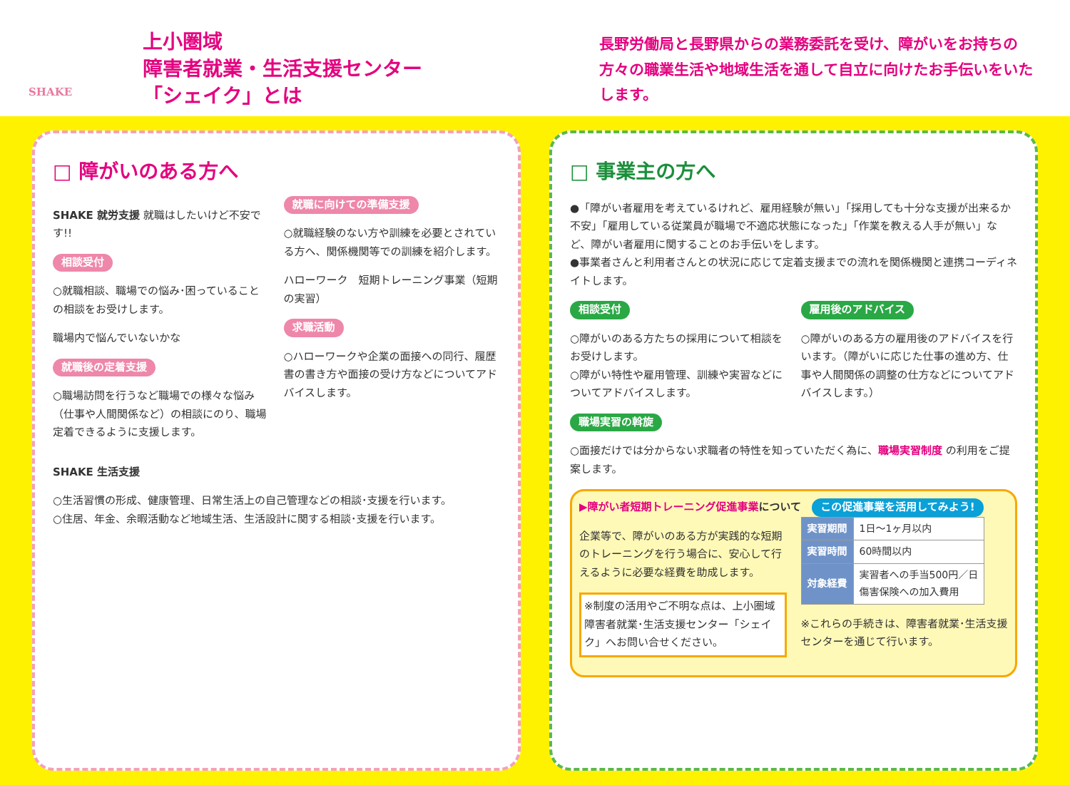SHAKE
上小圏域
障害者就業・生活支援センター
「シェイク」とは
長野労働局と長野県からの業務委託を受け、障がいをお持ちの方々の職業生活や地域生活を通して自立に向けたお手伝いをいたします。
□ 障がいのある方へ
SHAKE 就労支援 就職はしたいけど不安です!!
相談受付
○就職相談、職場での悩み･困っていることの相談をお受けします。
職場内で悩んでいないかな
就職後の定着支援
○職場訪問を行うなど職場での様々な悩み（仕事や人間関係など）の相談にのり、職場定着できるように支援します。
就職に向けての準備支援
○就職経験のない方や訓練を必要とされている方へ、関係機関等での訓練を紹介します。
ハローワーク　短期トレーニング事業（短期の実習）
求職活動
○ハローワークや企業の面接への同行、履歴書の書き方や面接の受け方などについてアドバイスします。
SHAKE 生活支援
○生活習慣の形成、健康管理、日常生活上の自己管理などの相談･支援を行います。
○住居、年金、余暇活動など地域生活、生活設計に関する相談･支援を行います。
□ 事業主の方へ
●「障がい者雇用を考えているけれど、雇用経験が無い」「採用しても十分な支援が出来るか不安」「雇用している従業員が職場で不適応状態になった」「作業を教える人手が無い」など、障がい者雇用に関することのお手伝いをします。
●事業者さんと利用者さんとの状況に応じて定着支援までの流れを関係機関と連携コーディネイトします。
相談受付
○障がいのある方たちの採用について相談をお受けします。
○障がい特性や雇用管理、訓練や実習などについてアドバイスします。
雇用後のアドバイス
○障がいのある方の雇用後のアドバイスを行います。（障がいに応じた仕事の進め方、仕事や人間関係の調整の仕方などについてアドバイスします。）
職場実習の斡旋
○面接だけでは分からない求職者の特性を知っていただく為に、職場実習制度 の利用をご提案します。
▶障がい者短期トレーニング促進事業 について　この促進事業を活用してみよう!
企業等で、障がいのある方が実践的な短期のトレーニングを行う場合に、安心して行えるように必要な経費を助成します。
※制度の活用やご不明な点は、上小圏域障害者就業･生活支援センター「シェイク」へお問い合せください。
| 実習期間 | 1日～1ヶ月以内 |
| 実習時間 | 60時間以内 |
| 対象経費 | 実習者への手当500円／日 傷害保険への加入費用 |
※これらの手続きは、障害者就業･生活支援センターを通じて行います。